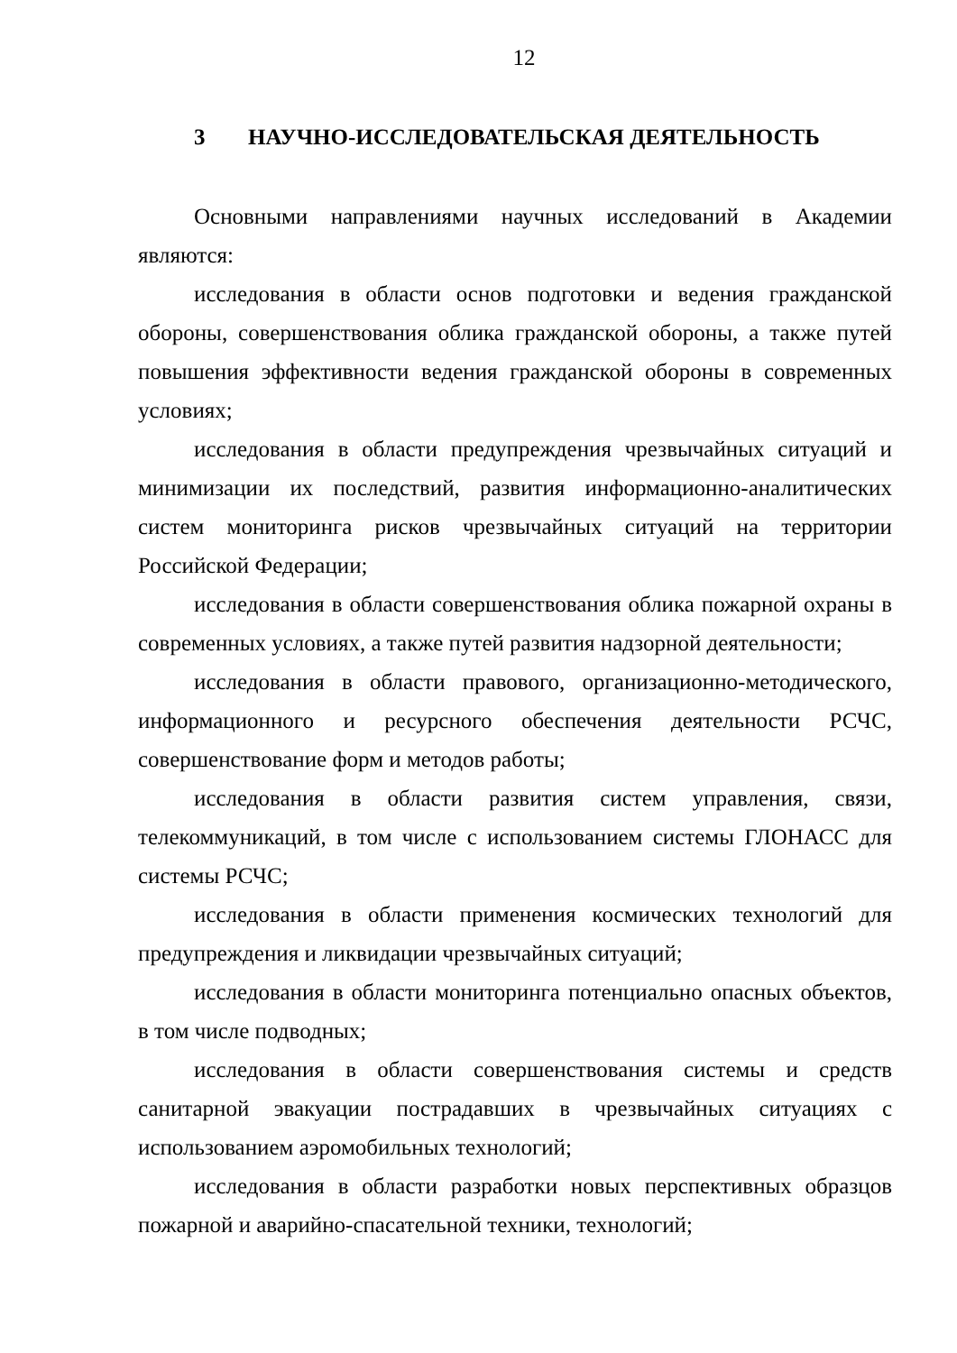12
3 НАУЧНО-ИССЛЕДОВАТЕЛЬСКАЯ ДЕЯТЕЛЬНОСТЬ
Основными направлениями научных исследований в Академии являются:
исследования в области основ подготовки и ведения гражданской обороны, совершенствования облика гражданской обороны, а также путей повышения эффективности ведения гражданской обороны в современных условиях;
исследования в области предупреждения чрезвычайных ситуаций и минимизации их последствий, развития информационно-аналитических систем мониторинга рисков чрезвычайных ситуаций на территории Российской Федерации;
исследования в области совершенствования облика пожарной охраны в современных условиях, а также путей развития надзорной деятельности;
исследования в области правового, организационно-методического, информационного и ресурсного обеспечения деятельности РСЧС, совершенствование форм и методов работы;
исследования в области развития систем управления, связи, телекоммуникаций, в том числе с использованием системы ГЛОНАСС для системы РСЧС;
исследования в области применения космических технологий для предупреждения и ликвидации чрезвычайных ситуаций;
исследования в области мониторинга потенциально опасных объектов, в том числе подводных;
исследования в области совершенствования системы и средств санитарной эвакуации пострадавших в чрезвычайных ситуациях с использованием аэромобильных технологий;
исследования в области разработки новых перспективных образцов пожарной и аварийно-спасательной техники, технологий;